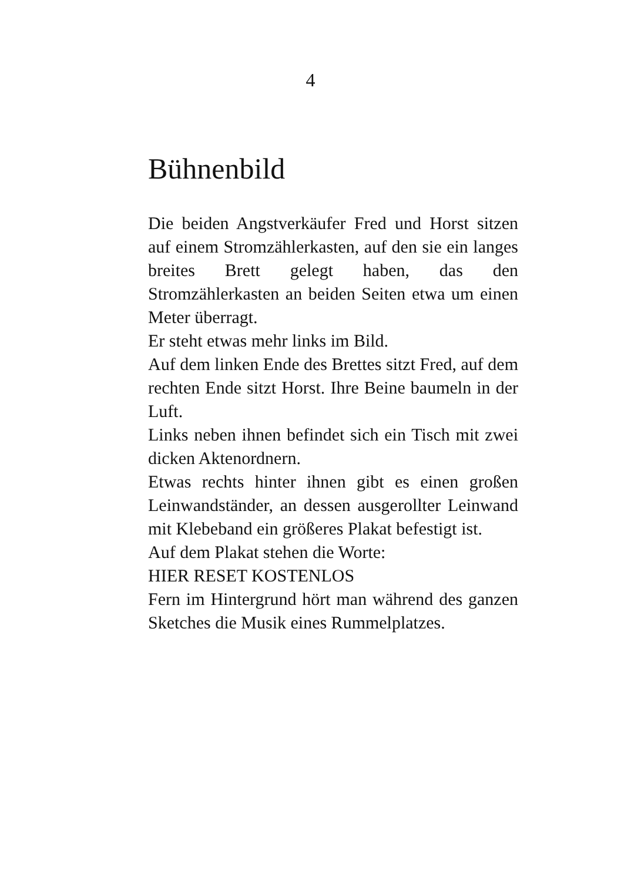4
Bühnenbild
Die beiden Angstverkäufer Fred und Horst sitzen auf einem Stromzählerkasten, auf den sie ein langes breites Brett gelegt haben, das den Stromzählerkasten an beiden Seiten etwa um einen Meter überragt.
Er steht etwas mehr links im Bild.
Auf dem linken Ende des Brettes sitzt Fred, auf dem rechten Ende sitzt Horst. Ihre Beine baumeln in der Luft.
Links neben ihnen befindet sich ein Tisch mit zwei dicken Aktenordnern.
Etwas rechts hinter ihnen gibt es einen großen Leinwandständer, an dessen ausgerollter Leinwand mit Klebeband ein größeres Plakat befestigt ist.
Auf dem Plakat stehen die Worte:
HIER RESET KOSTENLOS
Fern im Hintergrund hört man während des ganzen Sketches die Musik eines Rummelplatzes.